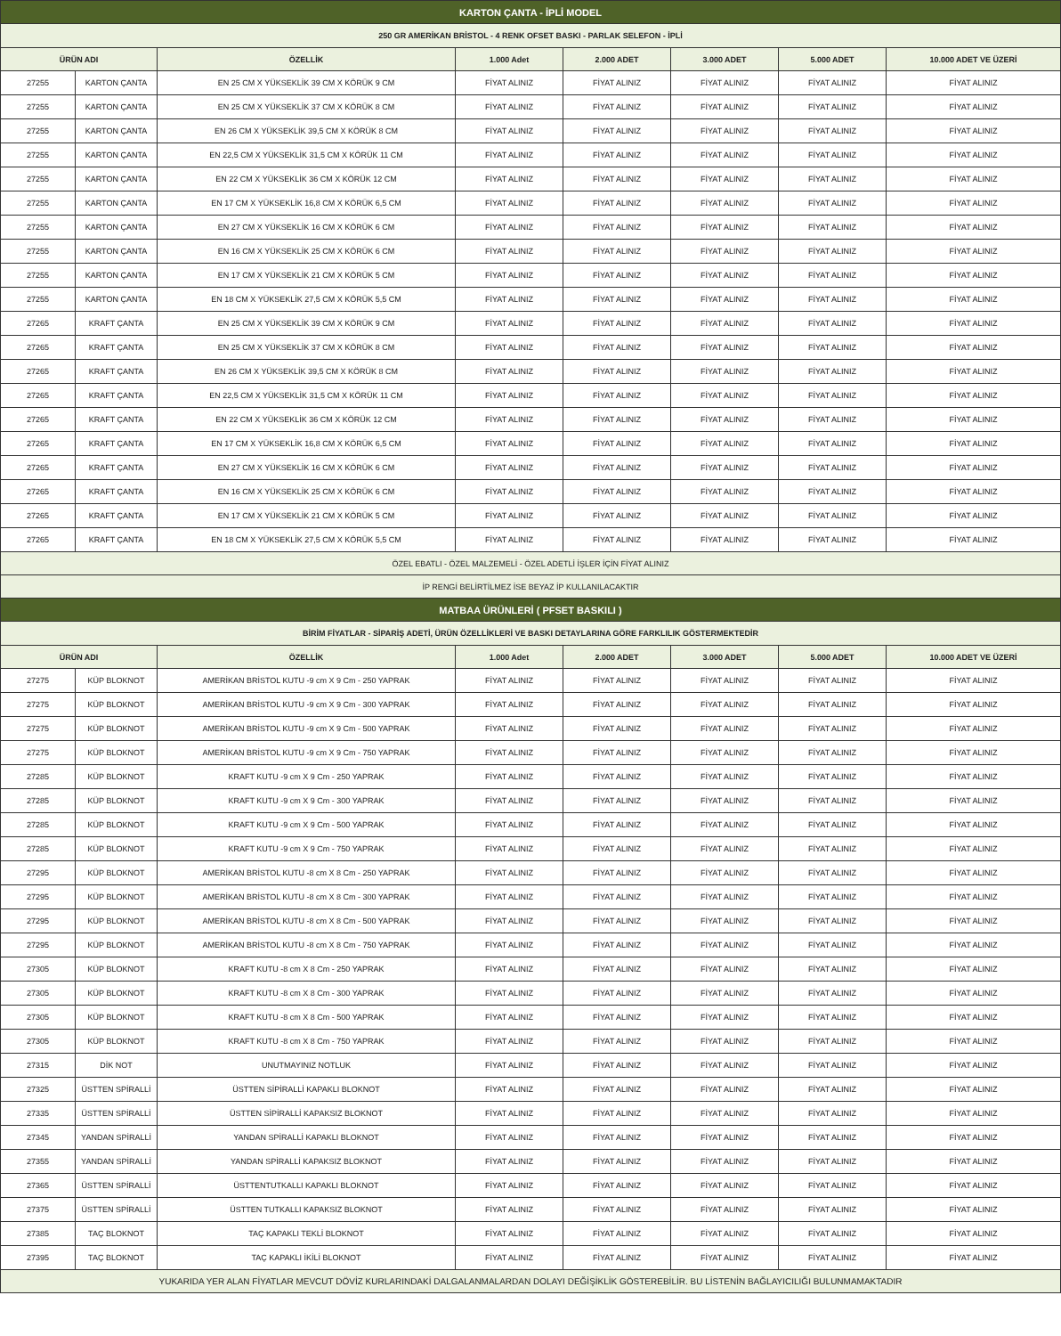| KARTON ÇANTA - İPLİ MODEL | | | | | | | |
| 250 GR AMERİKAN BRİSTOL - 4 RENK OFSET BASKI - PARLAK SELEFON - İPLİ | | | | | | | |
| ÜRÜN ADI | | ÖZELLİK | 1.000 Adet | 2.000 ADET | 3.000 ADET | 5.000 ADET | 10.000 ADET VE ÜZERİ |
| 27255 | KARTON ÇANTA | EN 25 CM X YÜKSEKLİK 39 CM X KÖRÜK 9 CM | FİYAT ALINIZ | FİYAT ALINIZ | FİYAT ALINIZ | FİYAT ALINIZ | FİYAT ALINIZ |
| 27255 | KARTON ÇANTA | EN 25 CM X YÜKSEKLİK 37 CM X KÖRÜK 8 CM | FİYAT ALINIZ | FİYAT ALINIZ | FİYAT ALINIZ | FİYAT ALINIZ | FİYAT ALINIZ |
| 27255 | KARTON ÇANTA | EN 26 CM X YÜKSEKLİK 39,5 CM X KÖRÜK 8 CM | FİYAT ALINIZ | FİYAT ALINIZ | FİYAT ALINIZ | FİYAT ALINIZ | FİYAT ALINIZ |
| 27255 | KARTON ÇANTA | EN 22,5 CM X YÜKSEKLİK 31,5 CM X KÖRÜK 11 CM | FİYAT ALINIZ | FİYAT ALINIZ | FİYAT ALINIZ | FİYAT ALINIZ | FİYAT ALINIZ |
| 27255 | KARTON ÇANTA | EN 22 CM X YÜKSEKLİK 36 CM X KÖRÜK 12 CM | FİYAT ALINIZ | FİYAT ALINIZ | FİYAT ALINIZ | FİYAT ALINIZ | FİYAT ALINIZ |
| 27255 | KARTON ÇANTA | EN 17 CM X YÜKSEKLİK 16,8 CM X KÖRÜK 6,5 CM | FİYAT ALINIZ | FİYAT ALINIZ | FİYAT ALINIZ | FİYAT ALINIZ | FİYAT ALINIZ |
| 27255 | KARTON ÇANTA | EN 27 CM X YÜKSEKLİK 16 CM X KÖRÜK 6 CM | FİYAT ALINIZ | FİYAT ALINIZ | FİYAT ALINIZ | FİYAT ALINIZ | FİYAT ALINIZ |
| 27255 | KARTON ÇANTA | EN 16 CM X YÜKSEKLİK 25 CM X KÖRÜK 6 CM | FİYAT ALINIZ | FİYAT ALINIZ | FİYAT ALINIZ | FİYAT ALINIZ | FİYAT ALINIZ |
| 27255 | KARTON ÇANTA | EN 17 CM X YÜKSEKLİK 21 CM X KÖRÜK 5 CM | FİYAT ALINIZ | FİYAT ALINIZ | FİYAT ALINIZ | FİYAT ALINIZ | FİYAT ALINIZ |
| 27255 | KARTON ÇANTA | EN 18 CM X YÜKSEKLİK 27,5 CM X KÖRÜK 5,5 CM | FİYAT ALINIZ | FİYAT ALINIZ | FİYAT ALINIZ | FİYAT ALINIZ | FİYAT ALINIZ |
| 27265 | KRAFT ÇANTA | EN 25 CM X YÜKSEKLİK 39 CM X KÖRÜK 9 CM | FİYAT ALINIZ | FİYAT ALINIZ | FİYAT ALINIZ | FİYAT ALINIZ | FİYAT ALINIZ |
| 27265 | KRAFT ÇANTA | EN 25 CM X YÜKSEKLİK 37 CM X KÖRÜK 8 CM | FİYAT ALINIZ | FİYAT ALINIZ | FİYAT ALINIZ | FİYAT ALINIZ | FİYAT ALINIZ |
| 27265 | KRAFT ÇANTA | EN 26 CM X YÜKSEKLİK 39,5 CM X KÖRÜK 8 CM | FİYAT ALINIZ | FİYAT ALINIZ | FİYAT ALINIZ | FİYAT ALINIZ | FİYAT ALINIZ |
| 27265 | KRAFT ÇANTA | EN 22,5 CM X YÜKSEKLİK 31,5 CM X KÖRÜK 11 CM | FİYAT ALINIZ | FİYAT ALINIZ | FİYAT ALINIZ | FİYAT ALINIZ | FİYAT ALINIZ |
| 27265 | KRAFT ÇANTA | EN 22 CM X YÜKSEKLİK 36 CM X KÖRÜK 12 CM | FİYAT ALINIZ | FİYAT ALINIZ | FİYAT ALINIZ | FİYAT ALINIZ | FİYAT ALINIZ |
| 27265 | KRAFT ÇANTA | EN 17 CM X YÜKSEKLİK 16,8 CM X KÖRÜK 6,5 CM | FİYAT ALINIZ | FİYAT ALINIZ | FİYAT ALINIZ | FİYAT ALINIZ | FİYAT ALINIZ |
| 27265 | KRAFT ÇANTA | EN 27 CM X YÜKSEKLİK 16 CM X KÖRÜK 6 CM | FİYAT ALINIZ | FİYAT ALINIZ | FİYAT ALINIZ | FİYAT ALINIZ | FİYAT ALINIZ |
| 27265 | KRAFT ÇANTA | EN 16 CM X YÜKSEKLİK 25 CM X KÖRÜK 6 CM | FİYAT ALINIZ | FİYAT ALINIZ | FİYAT ALINIZ | FİYAT ALINIZ | FİYAT ALINIZ |
| 27265 | KRAFT ÇANTA | EN 17 CM X YÜKSEKLİK 21 CM X KÖRÜK 5 CM | FİYAT ALINIZ | FİYAT ALINIZ | FİYAT ALINIZ | FİYAT ALINIZ | FİYAT ALINIZ |
| 27265 | KRAFT ÇANTA | EN 18 CM X YÜKSEKLİK 27,5 CM X KÖRÜK 5,5 CM | FİYAT ALINIZ | FİYAT ALINIZ | FİYAT ALINIZ | FİYAT ALINIZ | FİYAT ALINIZ |
| ÖZEL EBATLI - ÖZEL MALZEMELİ - ÖZEL ADETLİ İŞLER İÇİN FİYAT ALINIZ | | | | | | | |
| İP RENGİ BELİRTİLMEZ İSE BEYAZ İP KULLANILACAKTIR | | | | | | | |
| MATBAA ÜRÜNLERİ ( PFSET BASKILI ) | | | | | | | |
| BİRİM FİYATLAR - SİPARİŞ ADETİ, ÜRÜN ÖZELLİKLERİ VE BASKI DETAYLARINA GÖRE FARKLILIK GÖSTERMEKTEDİR | | | | | | | |
| ÜRÜN ADI | | ÖZELLİK | 1.000 Adet | 2.000 ADET | 3.000 ADET | 5.000 ADET | 10.000 ADET VE ÜZERİ |
| 27275 | KÜP BLOKNOT | AMERİKAN BRİSTOL KUTU -9 cm X 9 Cm - 250 YAPRAK | FİYAT ALINIZ | FİYAT ALINIZ | FİYAT ALINIZ | FİYAT ALINIZ | FİYAT ALINIZ |
| 27275 | KÜP BLOKNOT | AMERİKAN BRİSTOL KUTU -9 cm X 9 Cm - 300 YAPRAK | FİYAT ALINIZ | FİYAT ALINIZ | FİYAT ALINIZ | FİYAT ALINIZ | FİYAT ALINIZ |
| 27275 | KÜP BLOKNOT | AMERİKAN BRİSTOL KUTU -9 cm X 9 Cm - 500 YAPRAK | FİYAT ALINIZ | FİYAT ALINIZ | FİYAT ALINIZ | FİYAT ALINIZ | FİYAT ALINIZ |
| 27275 | KÜP BLOKNOT | AMERİKAN BRİSTOL KUTU -9 cm X 9 Cm - 750 YAPRAK | FİYAT ALINIZ | FİYAT ALINIZ | FİYAT ALINIZ | FİYAT ALINIZ | FİYAT ALINIZ |
| 27285 | KÜP BLOKNOT | KRAFT KUTU -9 cm X 9 Cm - 250 YAPRAK | FİYAT ALINIZ | FİYAT ALINIZ | FİYAT ALINIZ | FİYAT ALINIZ | FİYAT ALINIZ |
| 27285 | KÜP BLOKNOT | KRAFT KUTU -9 cm X 9 Cm - 300 YAPRAK | FİYAT ALINIZ | FİYAT ALINIZ | FİYAT ALINIZ | FİYAT ALINIZ | FİYAT ALINIZ |
| 27285 | KÜP BLOKNOT | KRAFT KUTU -9 cm X 9 Cm - 500 YAPRAK | FİYAT ALINIZ | FİYAT ALINIZ | FİYAT ALINIZ | FİYAT ALINIZ | FİYAT ALINIZ |
| 27285 | KÜP BLOKNOT | KRAFT KUTU -9 cm X 9 Cm - 750 YAPRAK | FİYAT ALINIZ | FİYAT ALINIZ | FİYAT ALINIZ | FİYAT ALINIZ | FİYAT ALINIZ |
| 27295 | KÜP BLOKNOT | AMERİKAN BRİSTOL KUTU -8 cm X 8 Cm - 250 YAPRAK | FİYAT ALINIZ | FİYAT ALINIZ | FİYAT ALINIZ | FİYAT ALINIZ | FİYAT ALINIZ |
| 27295 | KÜP BLOKNOT | AMERİKAN BRİSTOL KUTU -8 cm X 8 Cm - 300 YAPRAK | FİYAT ALINIZ | FİYAT ALINIZ | FİYAT ALINIZ | FİYAT ALINIZ | FİYAT ALINIZ |
| 27295 | KÜP BLOKNOT | AMERİKAN BRİSTOL KUTU -8 cm X 8 Cm - 500 YAPRAK | FİYAT ALINIZ | FİYAT ALINIZ | FİYAT ALINIZ | FİYAT ALINIZ | FİYAT ALINIZ |
| 27295 | KÜP BLOKNOT | AMERİKAN BRİSTOL KUTU -8 cm X 8 Cm - 750 YAPRAK | FİYAT ALINIZ | FİYAT ALINIZ | FİYAT ALINIZ | FİYAT ALINIZ | FİYAT ALINIZ |
| 27305 | KÜP BLOKNOT | KRAFT KUTU -8 cm X 8 Cm - 250 YAPRAK | FİYAT ALINIZ | FİYAT ALINIZ | FİYAT ALINIZ | FİYAT ALINIZ | FİYAT ALINIZ |
| 27305 | KÜP BLOKNOT | KRAFT KUTU -8 cm X 8 Cm - 300 YAPRAK | FİYAT ALINIZ | FİYAT ALINIZ | FİYAT ALINIZ | FİYAT ALINIZ | FİYAT ALINIZ |
| 27305 | KÜP BLOKNOT | KRAFT KUTU -8 cm X 8 Cm - 500 YAPRAK | FİYAT ALINIZ | FİYAT ALINIZ | FİYAT ALINIZ | FİYAT ALINIZ | FİYAT ALINIZ |
| 27305 | KÜP BLOKNOT | KRAFT KUTU -8 cm X 8 Cm - 750 YAPRAK | FİYAT ALINIZ | FİYAT ALINIZ | FİYAT ALINIZ | FİYAT ALINIZ | FİYAT ALINIZ |
| 27315 | DİK NOT | UNUTMAYINIZ NOTLUK | FİYAT ALINIZ | FİYAT ALINIZ | FİYAT ALINIZ | FİYAT ALINIZ | FİYAT ALINIZ |
| 27325 | ÜSTTEN SPİRALLİ | ÜSTTEN SİPİRALLİ KAPAKLI BLOKNOT | FİYAT ALINIZ | FİYAT ALINIZ | FİYAT ALINIZ | FİYAT ALINIZ | FİYAT ALINIZ |
| 27335 | ÜSTTEN SPİRALLİ | ÜSTTEN SİPİRALLİ KAPAKSIZ BLOKNOT | FİYAT ALINIZ | FİYAT ALINIZ | FİYAT ALINIZ | FİYAT ALINIZ | FİYAT ALINIZ |
| 27345 | YANDAN SPİRALLİ | YANDAN SPİRALLİ KAPAKLI BLOKNOT | FİYAT ALINIZ | FİYAT ALINIZ | FİYAT ALINIZ | FİYAT ALINIZ | FİYAT ALINIZ |
| 27355 | YANDAN SPİRALLİ | YANDAN SPİRALLİ KAPAKSIZ BLOKNOT | FİYAT ALINIZ | FİYAT ALINIZ | FİYAT ALINIZ | FİYAT ALINIZ | FİYAT ALINIZ |
| 27365 | ÜSTTEN SPİRALLİ | ÜSTTENTUTKALLI KAPAKLI BLOKNOT | FİYAT ALINIZ | FİYAT ALINIZ | FİYAT ALINIZ | FİYAT ALINIZ | FİYAT ALINIZ |
| 27375 | ÜSTTEN SPİRALLİ | ÜSTTEN TUTKALLI KAPAKSIZ BLOKNOT | FİYAT ALINIZ | FİYAT ALINIZ | FİYAT ALINIZ | FİYAT ALINIZ | FİYAT ALINIZ |
| 27385 | TAÇ BLOKNOT | TAÇ KAPAKLI TEKLİ BLOKNOT | FİYAT ALINIZ | FİYAT ALINIZ | FİYAT ALINIZ | FİYAT ALINIZ | FİYAT ALINIZ |
| 27395 | TAÇ BLOKNOT | TAÇ KAPAKLI İKİLİ BLOKNOT | FİYAT ALINIZ | FİYAT ALINIZ | FİYAT ALINIZ | FİYAT ALINIZ | FİYAT ALINIZ |
| YUKARIDA YER ALAN FİYATLAR MEVCUT DÖVİZ KURLARINDAKİ DALGALANMALARDAN DOLAYI DEĞİŞİKLİK GÖSTEREBİLİR. BU LİSTENİN BAĞLAYICILIĞI BULUNMAMAKTADIR | | | | | | | |